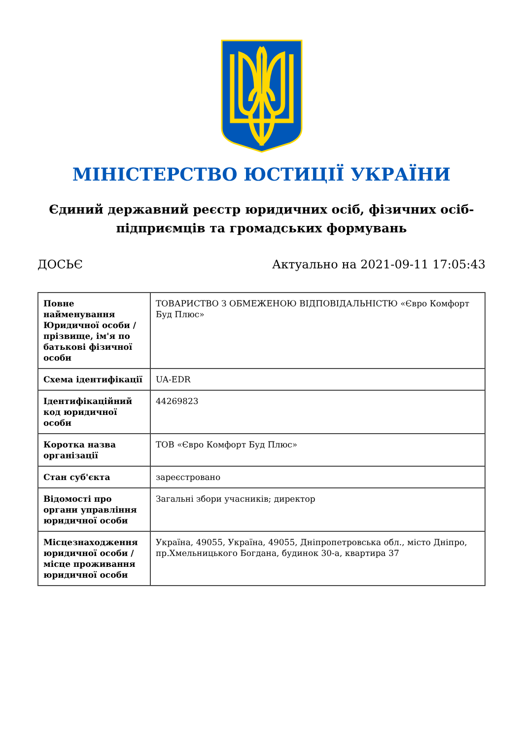МІНІСТЕРСТВО ЮСТИЦІЇ УКРАЇНИ
Єдиний державний реєстр юридичних осіб, фізичних осіб-підприємців та громадських формувань
ДОСЬЄ Актуально на 2021-09-11 17:05:43
| Повне найменування Юридичної особи / прізвище, ім'я по батькові фізичної особи | ТОВАРИСТВО З ОБМЕЖЕНОЮ ВІДПОВІДАЛЬНІСТЮ «Євро Комфорт Буд Плюс» |
| Схема ідентифікації | UA-EDR |
| Ідентифікаційний код юридичної особи | 44269823 |
| Коротка назва організації | ТОВ «Євро Комфорт Буд Плюс» |
| Стан суб'єкта | зареєстровано |
| Відомості про органи управління юридичної особи | Загальні збори учасників; директор |
| Місцезнаходження юридичної особи / місце проживання юридичної особи | Україна, 49055, Україна, 49055, Дніпропетровська обл., місто Дніпро, пр.Хмельницького Богдана, будинок 30-а, квартира 37 |